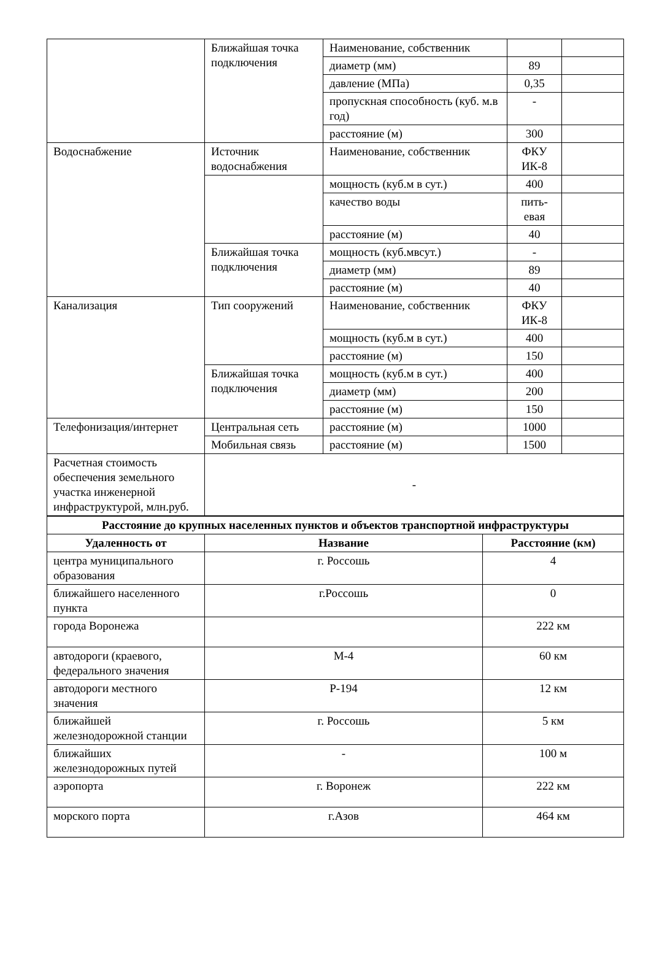| | Ближайшая точка подключения | Наименование, собственник | | |
| | | диаметр (мм) | 89 | |
| | | давление (МПа) | 0,35 | |
| | | пропускная способность (куб. м.в год) | - | |
| | | расстояние (м) | 300 | |
| Водоснабжение | Источник водоснабжения | Наименование, собственник | ФКУ ИК-8 | |
| | | мощность (куб.м в сут.) | 400 | |
| | | качество воды | пить-евая | |
| | | расстояние (м) | 40 | |
| | Ближайшая точка подключения | мощность (куб.мвсут.) | - | |
| | | диаметр (мм) | 89 | |
| | | расстояние (м) | 40 | |
| Канализация | Тип сооружений | Наименование, собственник | ФКУ ИК-8 | |
| | | мощность (куб.м в сут.) | 400 | |
| | | расстояние (м) | 150 | |
| | Ближайшая точка подключения | мощность (куб.м в сут.) | 400 | |
| | | диаметр (мм) | 200 | |
| | | расстояние (м) | 150 | |
| Телефонизация/интернет | Центральная сеть | расстояние (м) | 1000 | |
| | Мобильная связь | расстояние (м) | 1500 | |
| Расчетная стоимость обеспечения земельного участка инженерной инфраструктурой, млн.руб. | - | | | |
| Расстояние до крупных населенных пунктов и объектов транспортной инфраструктуры | | |
| --- | --- | --- |
| Удаленность от | Название | Расстояние (км) |
| центра муниципального образования | г. Россошь | 4 |
| ближайшего населенного пункта | г.Россошь | 0 |
| города Воронежа | | 222 км |
| автодороги (краевого, федерального значения | М-4 | 60 км |
| автодороги местного значения | Р-194 | 12 км |
| ближайшей железнодорожной станции | г. Россошь | 5 км |
| ближайших железнодорожных путей | - | 100 м |
| аэропорта | г. Воронеж | 222 км |
| морского порта | г.Азов | 464 км |